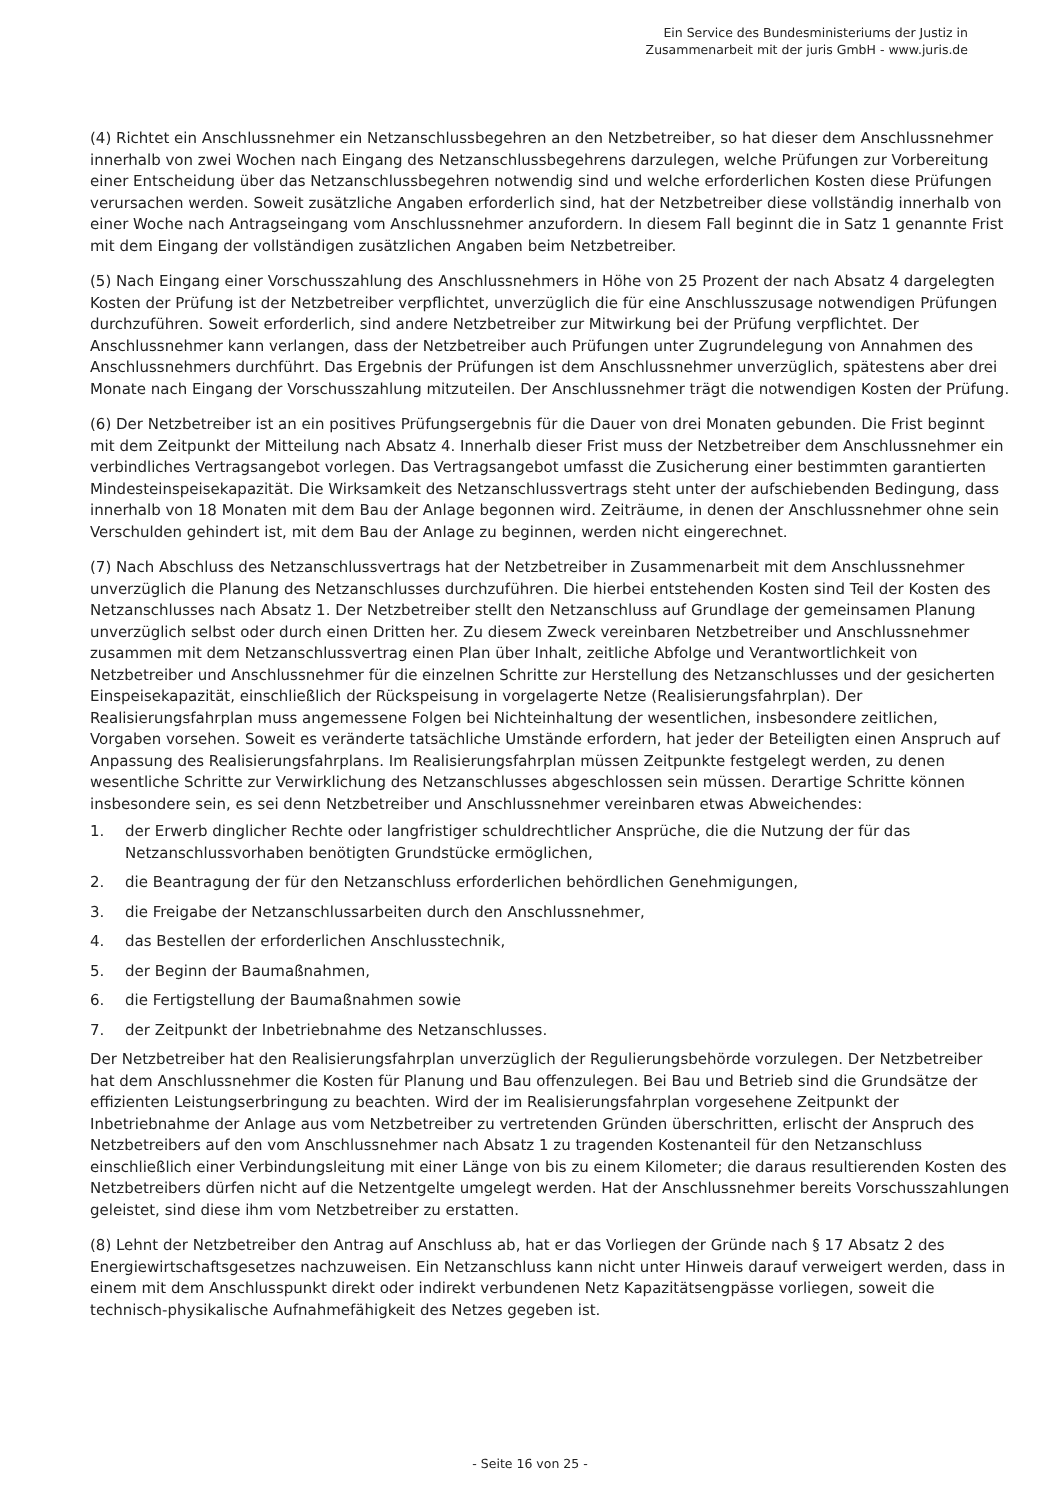Ein Service des Bundesministeriums der Justiz in
Zusammenarbeit mit der juris GmbH - www.juris.de
(4) Richtet ein Anschlussnehmer ein Netzanschlussbegehren an den Netzbetreiber, so hat dieser dem Anschlussnehmer innerhalb von zwei Wochen nach Eingang des Netzanschlussbegehrens darzulegen, welche Prüfungen zur Vorbereitung einer Entscheidung über das Netzanschlussbegehren notwendig sind und welche erforderlichen Kosten diese Prüfungen verursachen werden. Soweit zusätzliche Angaben erforderlich sind, hat der Netzbetreiber diese vollständig innerhalb von einer Woche nach Antragseingang vom Anschlussnehmer anzufordern. In diesem Fall beginnt die in Satz 1 genannte Frist mit dem Eingang der vollständigen zusätzlichen Angaben beim Netzbetreiber.
(5) Nach Eingang einer Vorschusszahlung des Anschlussnehmers in Höhe von 25 Prozent der nach Absatz 4 dargelegten Kosten der Prüfung ist der Netzbetreiber verpflichtet, unverzüglich die für eine Anschlusszusage notwendigen Prüfungen durchzuführen. Soweit erforderlich, sind andere Netzbetreiber zur Mitwirkung bei der Prüfung verpflichtet. Der Anschlussnehmer kann verlangen, dass der Netzbetreiber auch Prüfungen unter Zugrundelegung von Annahmen des Anschlussnehmers durchführt. Das Ergebnis der Prüfungen ist dem Anschlussnehmer unverzüglich, spätestens aber drei Monate nach Eingang der Vorschusszahlung mitzuteilen. Der Anschlussnehmer trägt die notwendigen Kosten der Prüfung.
(6) Der Netzbetreiber ist an ein positives Prüfungsergebnis für die Dauer von drei Monaten gebunden. Die Frist beginnt mit dem Zeitpunkt der Mitteilung nach Absatz 4. Innerhalb dieser Frist muss der Netzbetreiber dem Anschlussnehmer ein verbindliches Vertragsangebot vorlegen. Das Vertragsangebot umfasst die Zusicherung einer bestimmten garantierten Mindesteinspeisekapazität. Die Wirksamkeit des Netzanschlussvertrags steht unter der aufschiebenden Bedingung, dass innerhalb von 18 Monaten mit dem Bau der Anlage begonnen wird. Zeiträume, in denen der Anschlussnehmer ohne sein Verschulden gehindert ist, mit dem Bau der Anlage zu beginnen, werden nicht eingerechnet.
(7) Nach Abschluss des Netzanschlussvertrags hat der Netzbetreiber in Zusammenarbeit mit dem Anschlussnehmer unverzüglich die Planung des Netzanschlusses durchzuführen. Die hierbei entstehenden Kosten sind Teil der Kosten des Netzanschlusses nach Absatz 1. Der Netzbetreiber stellt den Netzanschluss auf Grundlage der gemeinsamen Planung unverzüglich selbst oder durch einen Dritten her. Zu diesem Zweck vereinbaren Netzbetreiber und Anschlussnehmer zusammen mit dem Netzanschlussvertrag einen Plan über Inhalt, zeitliche Abfolge und Verantwortlichkeit von Netzbetreiber und Anschlussnehmer für die einzelnen Schritte zur Herstellung des Netzanschlusses und der gesicherten Einspeisekapazität, einschließlich der Rückspeisung in vorgelagerte Netze (Realisierungsfahrplan). Der Realisierungsfahrplan muss angemessene Folgen bei Nichteinhaltung der wesentlichen, insbesondere zeitlichen, Vorgaben vorsehen. Soweit es veränderte tatsächliche Umstände erfordern, hat jeder der Beteiligten einen Anspruch auf Anpassung des Realisierungsfahrplans. Im Realisierungsfahrplan müssen Zeitpunkte festgelegt werden, zu denen wesentliche Schritte zur Verwirklichung des Netzanschlusses abgeschlossen sein müssen. Derartige Schritte können insbesondere sein, es sei denn Netzbetreiber und Anschlussnehmer vereinbaren etwas Abweichendes:
1. der Erwerb dinglicher Rechte oder langfristiger schuldrechtlicher Ansprüche, die die Nutzung der für das Netzanschlussvorhaben benötigten Grundstücke ermöglichen,
2. die Beantragung der für den Netzanschluss erforderlichen behördlichen Genehmigungen,
3. die Freigabe der Netzanschlussarbeiten durch den Anschlussnehmer,
4. das Bestellen der erforderlichen Anschlusstechnik,
5. der Beginn der Baumaßnahmen,
6. die Fertigstellung der Baumaßnahmen sowie
7. der Zeitpunkt der Inbetriebnahme des Netzanschlusses.
Der Netzbetreiber hat den Realisierungsfahrplan unverzüglich der Regulierungsbehörde vorzulegen. Der Netzbetreiber hat dem Anschlussnehmer die Kosten für Planung und Bau offenzulegen. Bei Bau und Betrieb sind die Grundsätze der effizienten Leistungserbringung zu beachten. Wird der im Realisierungsfahrplan vorgesehene Zeitpunkt der Inbetriebnahme der Anlage aus vom Netzbetreiber zu vertretenden Gründen überschritten, erlischt der Anspruch des Netzbetreibers auf den vom Anschlussnehmer nach Absatz 1 zu tragenden Kostenanteil für den Netzanschluss einschließlich einer Verbindungsleitung mit einer Länge von bis zu einem Kilometer; die daraus resultierenden Kosten des Netzbetreibers dürfen nicht auf die Netzentgelte umgelegt werden. Hat der Anschlussnehmer bereits Vorschusszahlungen geleistet, sind diese ihm vom Netzbetreiber zu erstatten.
(8) Lehnt der Netzbetreiber den Antrag auf Anschluss ab, hat er das Vorliegen der Gründe nach § 17 Absatz 2 des Energiewirtschaftsgesetzes nachzuweisen. Ein Netzanschluss kann nicht unter Hinweis darauf verweigert werden, dass in einem mit dem Anschlusspunkt direkt oder indirekt verbundenen Netz Kapazitätsengpässe vorliegen, soweit die technisch-physikalische Aufnahmefähigkeit des Netzes gegeben ist.
- Seite 16 von 25 -